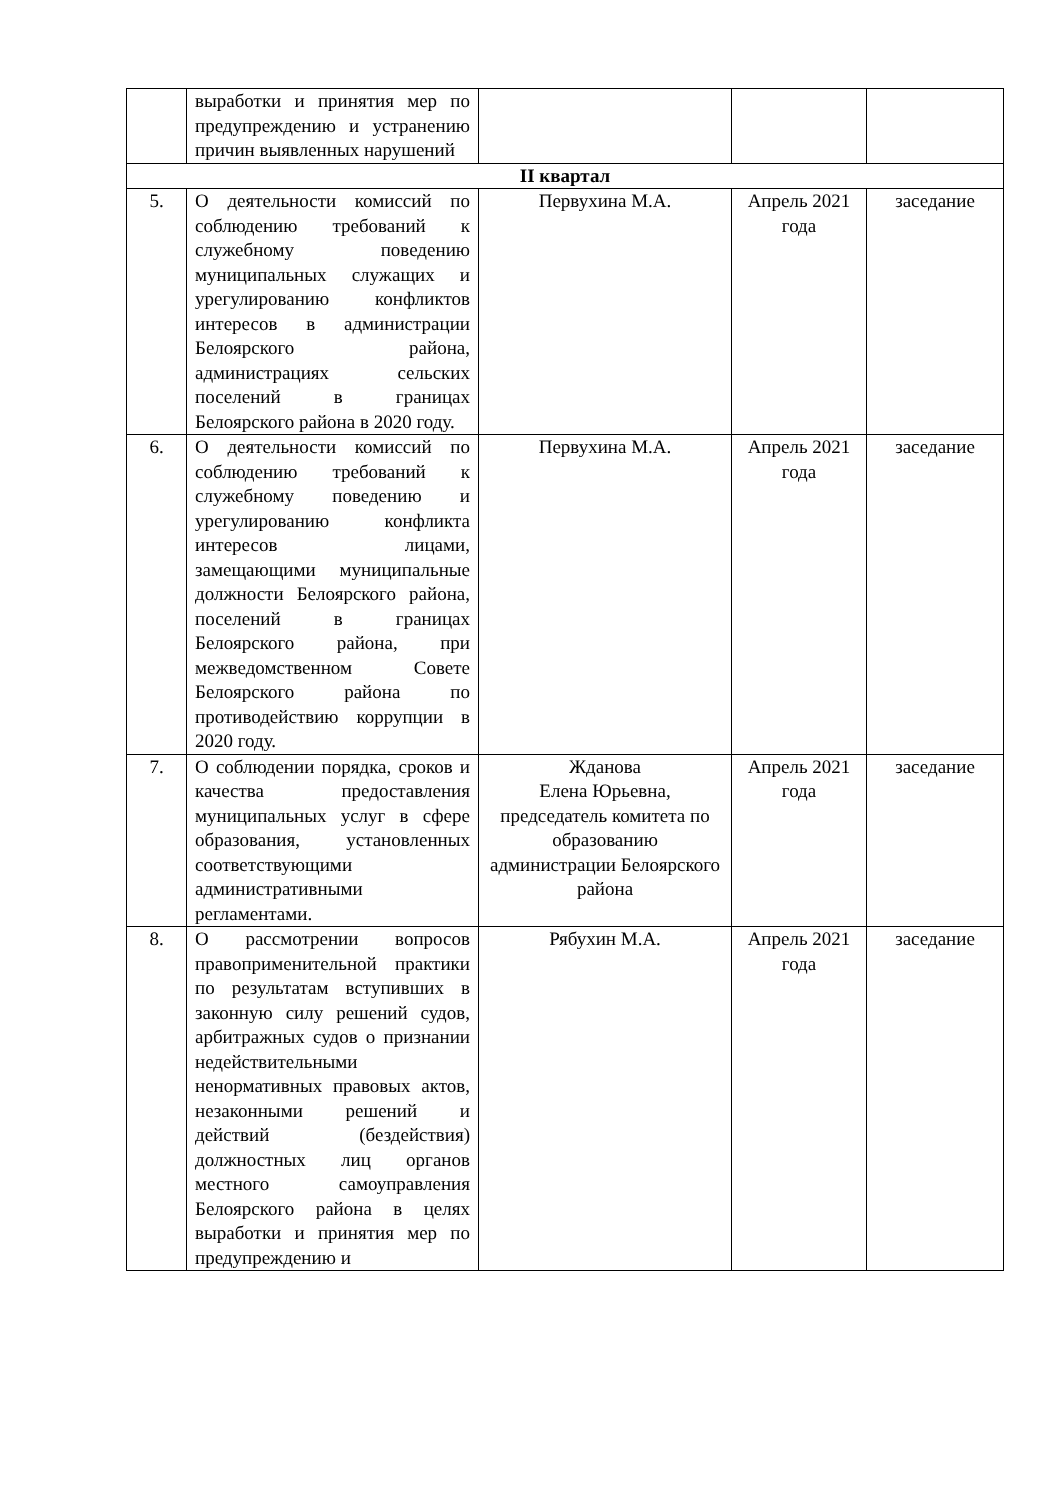| | выработки и принятия мер по предупреждению и устранению причин выявленных нарушений | | | |
| II квартал | | | | |
| 5. | О деятельности комиссий по соблюдению требований к служебному поведению муниципальных служащих и урегулированию конфликтов интересов в администрации Белоярского района, администрациях сельских поселений в границах Белоярского района в 2020 году. | Первухина М.А. | Апрель 2021 года | заседание |
| 6. | О деятельности комиссий по соблюдению требований к служебному поведению и урегулированию конфликта интересов лицами, замещающими муниципальные должности Белоярского района, поселений в границах Белоярского района, при межведомственном Совете Белоярского района по противодействию коррупции в 2020 году. | Первухина М.А. | Апрель 2021 года | заседание |
| 7. | О соблюдении порядка, сроков и качества предоставления муниципальных услуг в сфере образования, установленных соответствующими административными регламентами. | Жданова Елена Юрьевна, председатель комитета по образованию администрации Белоярского района | Апрель 2021 года | заседание |
| 8. | О рассмотрении вопросов правоприменительной практики по результатам вступивших в законную силу решений судов, арбитражных судов о признании недействительными ненормативных правовых актов, незаконными решений и действий (бездействия) должностных лиц органов местного самоуправления Белоярского района в целях выработки и принятия мер по предупреждению и | Рябухин М.А. | Апрель 2021 года | заседание |